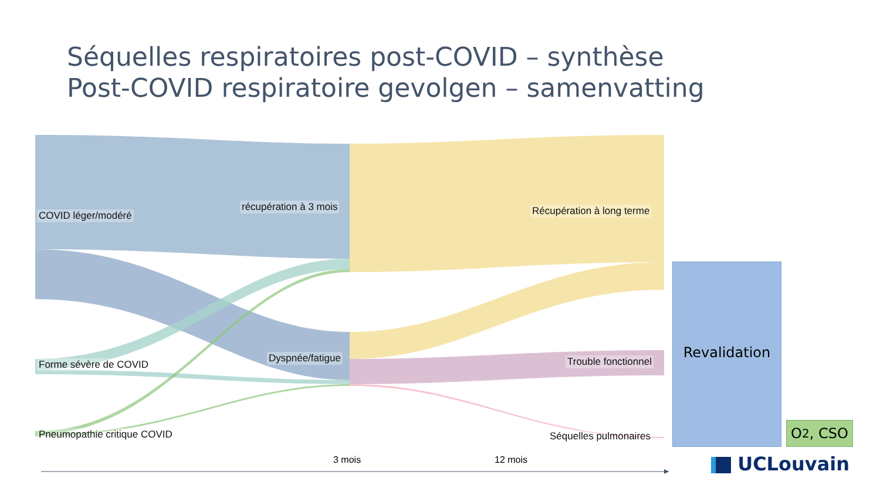Séquelles respiratoires post-COVID – synthèse
Post-COVID respiratoire gevolgen – samenvatting
COVID léger/modéré
Forme sévère de COVID
Pneumopathie critique COVID
récupération à 3 mois
Dyspnée/fatigue
Récupération à long terme
Trouble fonctionnel
Séquelles pulmonaires
Revalidation
O<sub>2</sub>, CSO
3 mois 12 mois UCLouvain